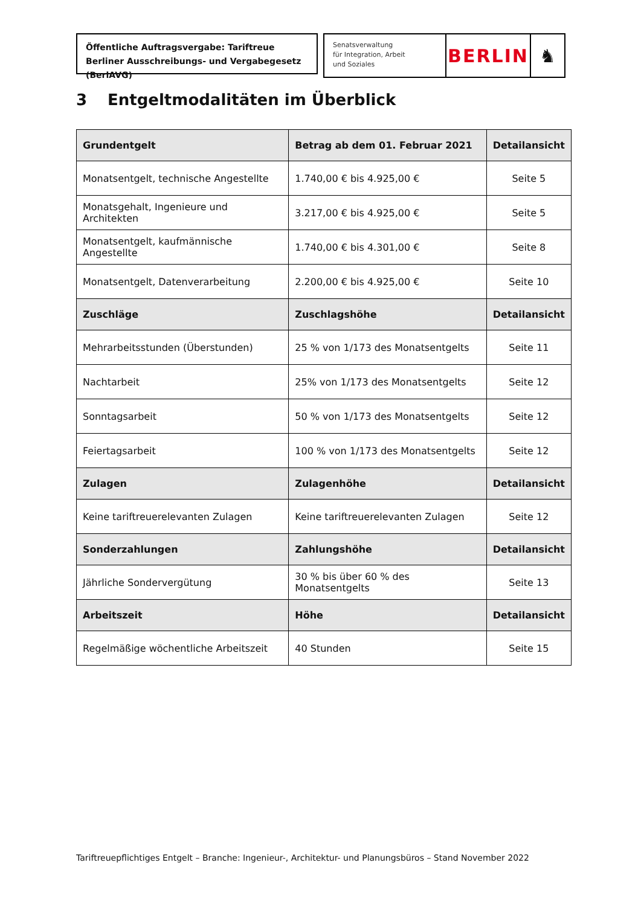Öffentliche Auftragsvergabe: Tariftreue
Berliner Ausschreibungs- und Vergabegesetz (BerlAVG)
Senatsverwaltung
für Integration, Arbeit
und Soziales
BERLIN ♞
3 Entgeltmodalitäten im Überblick
| Grundentgelt | Betrag ab dem 01. Februar 2021 | Detailansicht |
| --- | --- | --- |
| Monatsentgelt, technische Angestellte | 1.740,00 € bis 4.925,00 € | Seite 5 |
| Monatsgehalt, Ingenieure und Architekten | 3.217,00 € bis 4.925,00 € | Seite 5 |
| Monatsentgelt, kaufmännische Angestellte | 1.740,00 € bis 4.301,00 € | Seite 8 |
| Monatsentgelt, Datenverarbeitung | 2.200,00 € bis 4.925,00 € | Seite 10 |
| Zuschläge | Zuschlagshöhe | Detailansicht |
| Mehrarbeitsstunden (Überstunden) | 25 % von 1/173 des Monatsentgelts | Seite 11 |
| Nachtarbeit | 25% von 1/173 des Monatsentgelts | Seite 12 |
| Sonntagsarbeit | 50 % von 1/173 des Monatsentgelts | Seite 12 |
| Feiertagsarbeit | 100 % von 1/173 des Monatsentgelts | Seite 12 |
| Zulagen | Zulagenhöhe | Detailansicht |
| Keine tariftreuerelevanten Zulagen | Keine tariftreuerelevanten Zulagen | Seite 12 |
| Sonderzahlungen | Zahlungshöhe | Detailansicht |
| Jährliche Sondervergütung | 30 % bis über 60 % des Monatsentgelts | Seite 13 |
| Arbeitszeit | Höhe | Detailansicht |
| Regelmäßige wöchentliche Arbeitszeit | 40 Stunden | Seite 15 |
Tariftreuepflichtiges Entgelt – Branche: Ingenieur-, Architektur- und Planungsbüros – Stand November 2022